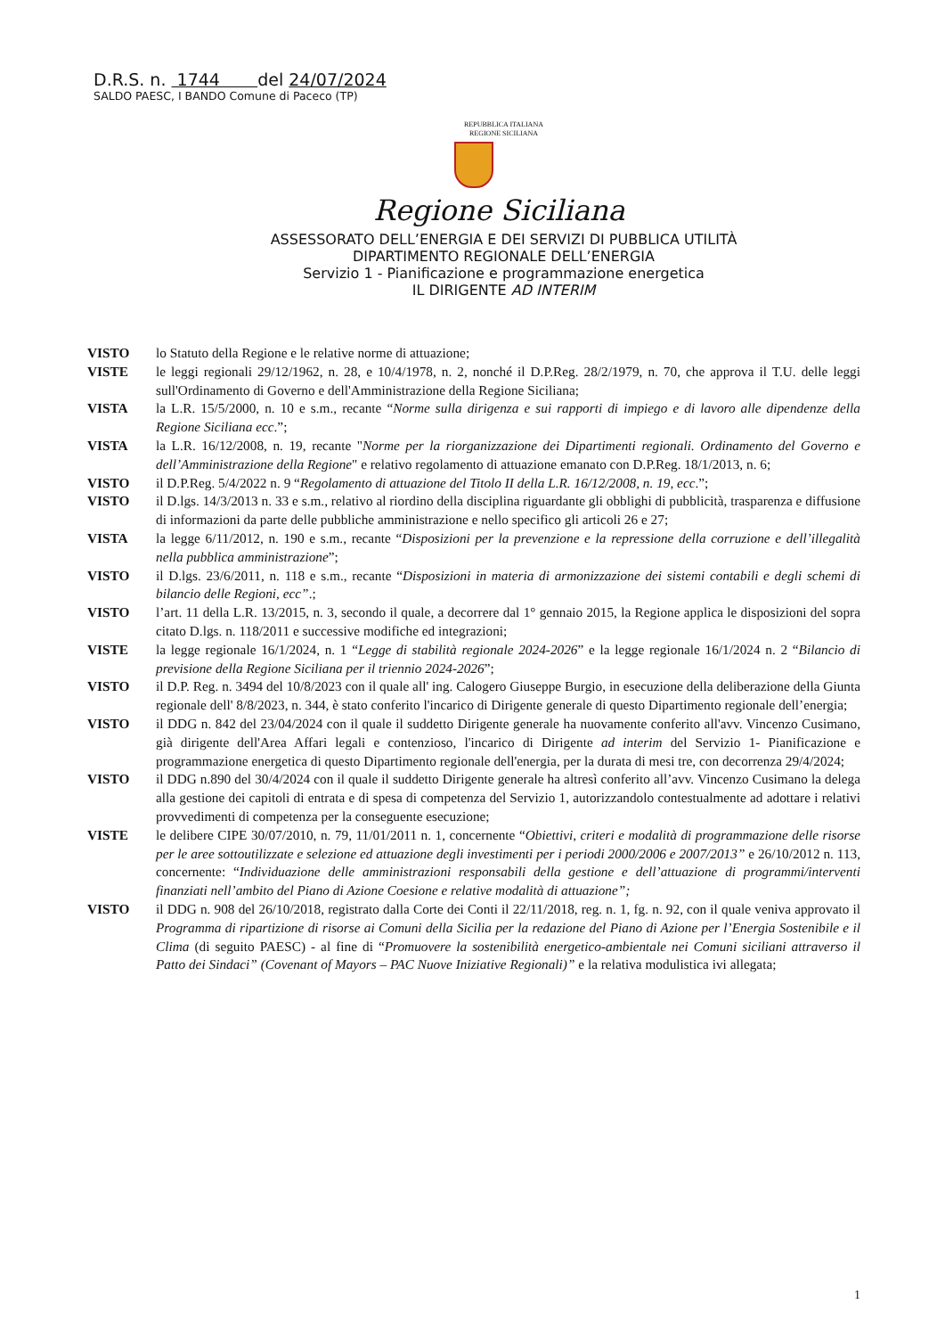D.R.S. n. 1744 del 24/07/2024
SALDO PAESC, I BANDO Comune di Paceco (TP)
REPUBBLICA ITALIANA
REGIONE SICILIANA
Regione Siciliana
ASSESSORATO DELL’ENERGIA E DEI SERVIZI DI PUBBLICA UTILITÀ
DIPARTIMENTO REGIONALE DELL’ENERGIA
Servizio 1 - Pianificazione e programmazione energetica
IL DIRIGENTE AD INTERIM
VISTO lo Statuto della Regione e le relative norme di attuazione;
VISTE le leggi regionali 29/12/1962, n. 28, e 10/4/1978, n. 2, nonché il D.P.Reg. 28/2/1979, n. 70, che approva il T.U. delle leggi sull'Ordinamento di Governo e dell'Amministrazione della Regione Siciliana;
VISTA la L.R. 15/5/2000, n. 10 e s.m., recante “Norme sulla dirigenza e sui rapporti di impiego e di lavoro alle dipendenze della Regione Siciliana ecc.”;
VISTA la L.R. 16/12/2008, n. 19, recante "Norme per la riorganizzazione dei Dipartimenti regionali. Ordinamento del Governo e dell’Amministrazione della Regione" e relativo regolamento di attuazione emanato con D.P.Reg. 18/1/2013, n. 6;
VISTO il D.P.Reg. 5/4/2022 n. 9 “Regolamento di attuazione del Titolo II della L.R. 16/12/2008, n. 19, ecc.”;
VISTO il D.lgs. 14/3/2013 n. 33 e s.m., relativo al riordino della disciplina riguardante gli obblighi di pubblicità, trasparenza e diffusione di informazioni da parte delle pubbliche amministrazione e nello specifico gli articoli 26 e 27;
VISTA la legge 6/11/2012, n. 190 e s.m., recante “Disposizioni per la prevenzione e la repressione della corruzione e dell’illegalità nella pubblica amministrazione”;
VISTO il D.lgs. 23/6/2011, n. 118 e s.m., recante “Disposizioni in materia di armonizzazione dei sistemi contabili e degli schemi di bilancio delle Regioni, ecc”.;
VISTO l’art. 11 della L.R. 13/2015, n. 3, secondo il quale, a decorrere dal 1° gennaio 2015, la Regione applica le disposizioni del sopra citato D.lgs. n. 118/2011 e successive modifiche ed integrazioni;
VISTE la legge regionale 16/1/2024, n. 1 “Legge di stabilità regionale 2024-2026” e la legge regionale 16/1/2024 n. 2 “Bilancio di previsione della Regione Siciliana per il triennio 2024-2026”;
VISTO il D.P. Reg. n. 3494 del 10/8/2023 con il quale all' ing. Calogero Giuseppe Burgio, in esecuzione della deliberazione della Giunta regionale dell' 8/8/2023, n. 344, è stato conferito l'incarico di Dirigente generale di questo Dipartimento regionale dell’energia;
VISTO il DDG n. 842 del 23/04/2024 con il quale il suddetto Dirigente generale ha nuovamente conferito all'avv. Vincenzo Cusimano, già dirigente dell'Area Affari legali e contenzioso, l'incarico di Dirigente ad interim del Servizio 1- Pianificazione e programmazione energetica di questo Dipartimento regionale dell'energia, per la durata di mesi tre, con decorrenza 29/4/2024;
VISTO il DDG n.890 del 30/4/2024 con il quale il suddetto Dirigente generale ha altresì conferito all’avv. Vincenzo Cusimano la delega alla gestione dei capitoli di entrata e di spesa di competenza del Servizio 1, autorizzandolo contestualmente ad adottare i relativi provvedimenti di competenza per la conseguente esecuzione;
VISTE le delibere CIPE 30/07/2010, n. 79, 11/01/2011 n. 1, concernente “Obiettivi, criteri e modalità di programmazione delle risorse per le aree sottoutilizzate e selezione ed attuazione degli investimenti per i periodi 2000/2006 e 2007/2013” e 26/10/2012 n. 113, concernente: “Individuazione delle amministrazioni responsabili della gestione e dell’attuazione di programmi/interventi finanziati nell’ambito del Piano di Azione Coesione e relative modalità di attuazione”;
VISTO il DDG n. 908 del 26/10/2018, registrato dalla Corte dei Conti il 22/11/2018, reg. n. 1, fg. n. 92, con il quale veniva approvato il Programma di ripartizione di risorse ai Comuni della Sicilia per la redazione del Piano di Azione per l’Energia Sostenibile e il Clima (di seguito PAESC) - al fine di “Promuovere la sostenibilità energetico-ambientale nei Comuni siciliani attraverso il Patto dei Sindaci” (Covenant of Mayors – PAC Nuove Iniziative Regionali)” e la relativa modulistica ivi allegata;
1